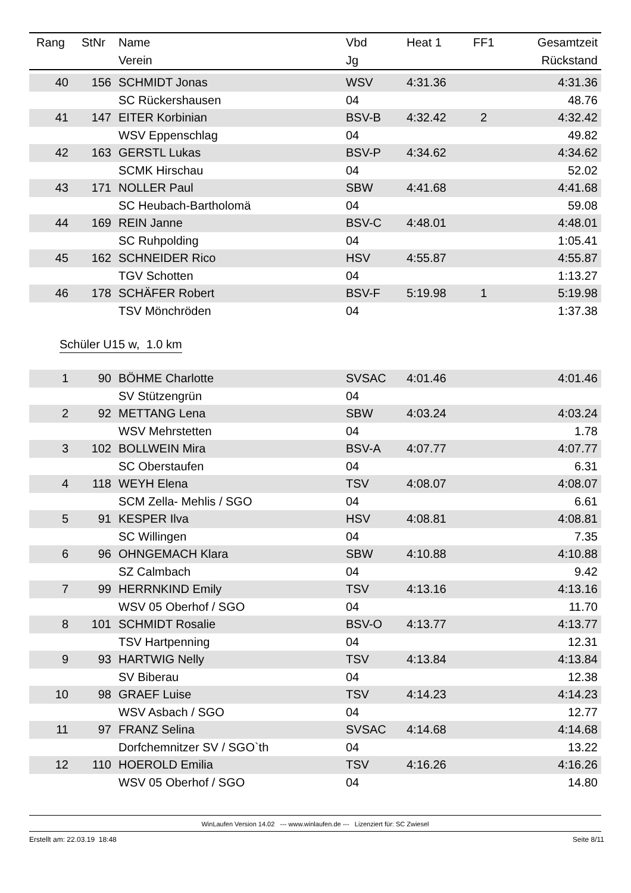| Rang | StNr | Name | Vbd | Heat 1 | FF1 | Gesamtzeit |
| --- | --- | --- | --- | --- | --- | --- |
| | | Verein | Jg | | | Rückstand |
| 40 | 156 | SCHMIDT Jonas | WSV | 4:31.36 | | 4:31.36 |
| | | SC Rückershausen | 04 | | | 48.76 |
| 41 | 147 | EITER Korbinian | BSV-B | 4:32.42 | 2 | 4:32.42 |
| | | WSV Eppenschlag | 04 | | | 49.82 |
| 42 | 163 | GERSTL Lukas | BSV-P | 4:34.62 | | 4:34.62 |
| | | SCMK Hirschau | 04 | | | 52.02 |
| 43 | 171 | NOLLER Paul | SBW | 4:41.68 | | 4:41.68 |
| | | SC Heubach-Bartholomä | 04 | | | 59.08 |
| 44 | 169 | REIN Janne | BSV-C | 4:48.01 | | 4:48.01 |
| | | SC Ruhpolding | 04 | | | 1:05.41 |
| 45 | 162 | SCHNEIDER Rico | HSV | 4:55.87 | | 4:55.87 |
| | | TGV Schotten | 04 | | | 1:13.27 |
| 46 | 178 | SCHÄFER Robert | BSV-F | 5:19.98 | 1 | 5:19.98 |
| | | TSV Mönchröden | 04 | | | 1:37.38 |
Schüler U15 w, 1.0 km
| 1 | 90 | BÖHME Charlotte | SVSAC | 4:01.46 | | 4:01.46 |
| | | SV Stützengrün | 04 | | | |
| 2 | 92 | METTANG Lena | SBW | 4:03.24 | | 4:03.24 |
| | | WSV Mehrstetten | 04 | | | 1.78 |
| 3 | 102 | BOLLWEIN Mira | BSV-A | 4:07.77 | | 4:07.77 |
| | | SC Oberstaufen | 04 | | | 6.31 |
| 4 | 118 | WEYH Elena | TSV | 4:08.07 | | 4:08.07 |
| | | SCM Zella- Mehlis / SGO | 04 | | | 6.61 |
| 5 | 91 | KESPER Ilva | HSV | 4:08.81 | | 4:08.81 |
| | | SC Willingen | 04 | | | 7.35 |
| 6 | 96 | OHNGEMACH Klara | SBW | 4:10.88 | | 4:10.88 |
| | | SZ Calmbach | 04 | | | 9.42 |
| 7 | 99 | HERRNKIND Emily | TSV | 4:13.16 | | 4:13.16 |
| | | WSV 05 Oberhof / SGO | 04 | | | 11.70 |
| 8 | 101 | SCHMIDT Rosalie | BSV-O | 4:13.77 | | 4:13.77 |
| | | TSV Hartpenning | 04 | | | 12.31 |
| 9 | 93 | HARTWIG Nelly | TSV | 4:13.84 | | 4:13.84 |
| | | SV Biberau | 04 | | | 12.38 |
| 10 | 98 | GRAEF Luise | TSV | 4:14.23 | | 4:14.23 |
| | | WSV Asbach / SGO | 04 | | | 12.77 |
| 11 | 97 | FRANZ Selina | SVSAC | 4:14.68 | | 4:14.68 |
| | | Dorfchemnitzer SV / SGO`th | 04 | | | 13.22 |
| 12 | 110 | HOEROLD Emilia | TSV | 4:16.26 | | 4:16.26 |
| | | WSV 05 Oberhof / SGO | 04 | | | 14.80 |
WinLaufen Version 14.02 --- www.winlaufen.de --- Lizenziert für: SC Zwiesel
Erstellt am: 22.03.19 18:48 Seite 8/11